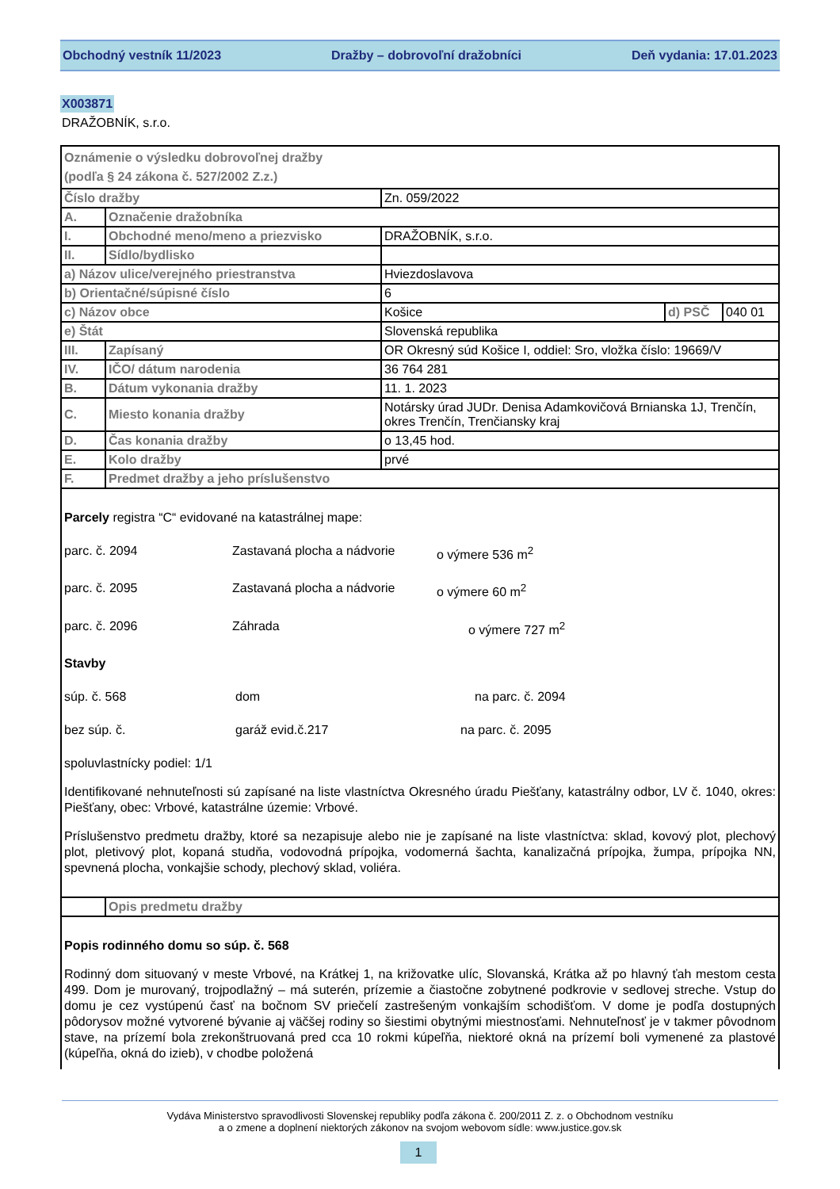Obchodný vestník 11/2023 Dražby – dobrovoľní dražobníci Deň vydania: 17.01.2023
X003871
DRAŽOBNÍK, s.r.o.
| Oznámenie o výsledku dobrovoľnej dražby (podľa § 24 zákona č. 527/2002 Z.z.) | | | | |
| Číslo dražby | | Zn. 059/2022 | | |
| A. | Označenie dražobníka | | | |
| I. | Obchodné meno/meno a priezvisko | DRAŽOBNÍK, s.r.o. | | |
| II. | Sídlo/bydlisko | | | |
| a) Názov ulice/verejného priestranstva | | Hviezdoslavova | | |
| b) Orientačné/súpisné číslo | | 6 | | |
| c) Názov obce | | Košice | d) PSČ | 040 01 |
| e) Štát | | Slovenská republika | | |
| III. | Zapísaný | OR Okresný súd Košice I, oddiel: Sro, vložka číslo: 19669/V | | |
| IV. | IČO/ dátum narodenia | 36 764 281 | | |
| B. | Dátum vykonania dražby | 11. 1. 2023 | | |
| C. | Miesto konania dražby | Notársky úrad JUDr. Denisa Adamkovičová Brnianska 1J, Trenčín, okres Trenčín, Trenčiansky kraj | | |
| D. | Čas konania dražby | o 13,45 hod. | | |
| E. | Kolo dražby | prvé | | |
| F. | Predmet dražby a jeho príslušenstvo | | | |
| Parcely registra “C“ evidované na katastrálnej mape: parc. č. 2094 Zastavaná plocha a nádvorie o výmere 536 m<sup>2</sup> parc. č. 2095 Zastavaná plocha a nádvorie o výmere 60 m<sup>2</sup> parc. č. 2096 Záhrada o výmere 727 m<sup>2</sup> Stavby súp. č. 568 dom na parc. č. 2094 bez súp. č. garáž evid.č.217 na parc. č. 2095 spoluvlastnícky podiel: 1/1 Identifikované nehnuteľnosti sú zapísané na liste vlastníctva Okresného úradu Piešťany, katastrálny odbor, LV č. 1040, okres: Piešťany, obec: Vrbové, katastrálne územie: Vrbové. Príslušenstvo predmetu dražby, ktoré sa nezapisuje alebo nie je zapísané na liste vlastníctva: sklad, kovový plot, plechový plot, pletivový plot, kopaná studňa, vodovodná prípojka, vodomerná šachta, kanalizačná prípojka, žumpa, prípojka NN, spevnená plocha, vonkajšie schody, plechový sklad, voliéra. | | | | |
| | Opis predmetu dražby | | | |
| Popis rodinného domu so súp. č. 568 Rodinný dom situovaný v meste Vrbové, na Krátkej 1, na križovatke ulíc, Slovanská, Krátka až po hlavný ťah mestom cesta 499. Dom je murovaný, trojpodlažný – má suterén, prízemie a čiastočne zobytnené podkrovie v sedlovej streche. Vstup do domu je cez vystúpenú časť na bočnom SV priečelí zastrešeným vonkajším schodišťom. V dome je podľa dostupných pôdorysov možné vytvorené bývanie aj väčšej rodiny so šiestimi obytnými miestnosťami. Nehnuteľnosť je v takmer pôvodnom stave, na prízemí bola zrekonštruovaná pred cca 10 rokmi kúpeľňa, niektoré okná na prízemí boli vymenené za plastové (kúpeľňa, okná do izieb), v chodbe položená | | | | |
Vydáva Ministerstvo spravodlivosti Slovenskej republiky podľa zákona č. 200/2011 Z. z. o Obchodnom vestníku
a o zmene a doplnení niektorých zákonov na svojom webovom sídle: www.justice.gov.sk
1